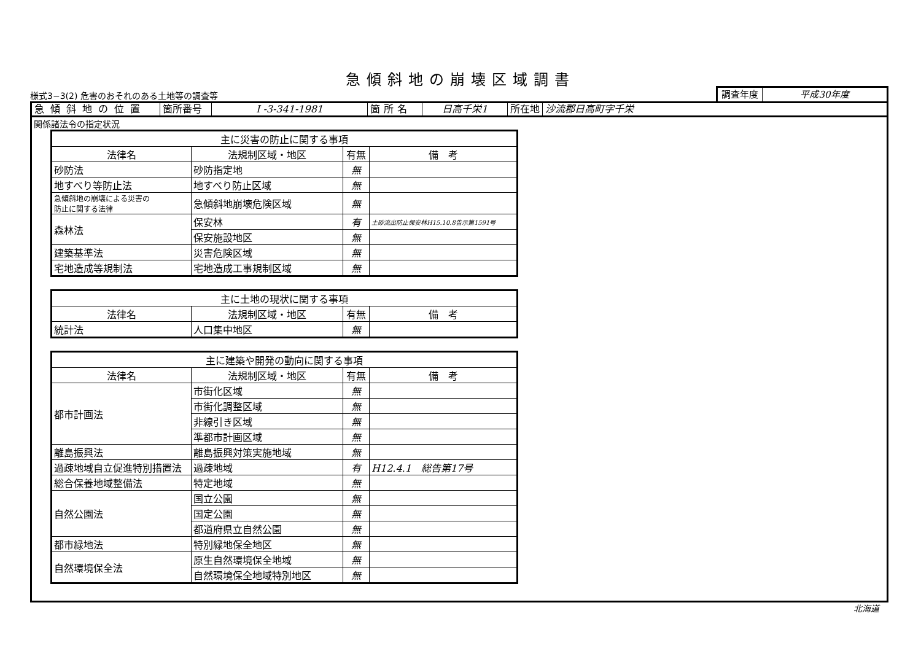急傾斜地の崩壊区域調書
様式3−3(2) 危害のおそれのある土地等の調査等
調査年度 平成30年度
急傾斜地の位置 箇所番号 I -3-341-1981 箇所名 日高千栄1 所在地 沙流郡日高町字千栄
関係諸法令の指定状況
| 主に災害の防止に関する事項 | | | |
| --- | --- | --- | --- |
| 法律名 | 法規制区域・地区 | 有無 | 備 考 |
| 砂防法 | 砂防指定地 | 無 | |
| 地すべり等防止法 | 地すべり防止区域 | 無 | |
| 急傾斜地の崩壊による災害の 防止に関する法律 | 急傾斜地崩壊危険区域 | 無 | |
| 森林法 | 保安林 | 有 | 土砂流出防止保安林H15.10.8告示第1591号 |
| | 保安施設地区 | 無 | |
| 建築基準法 | 災害危険区域 | 無 | |
| 宅地造成等規制法 | 宅地造成工事規制区域 | 無 | |
| 主に土地の現状に関する事項 | | | |
| --- | --- | --- | --- |
| 法律名 | 法規制区域・地区 | 有無 | 備 考 |
| 統計法 | 人口集中地区 | 無 | |
| 主に建築や開発の動向に関する事項 | | | |
| --- | --- | --- | --- |
| 法律名 | 法規制区域・地区 | 有無 | 備 考 |
| 都市計画法 | 市街化区域 | 無 | |
| | 市街化調整区域 | 無 | |
| | 非線引き区域 | 無 | |
| | 準都市計画区域 | 無 | |
| 離島振興法 | 離島振興対策実施地域 | 無 | |
| 過疎地域自立促進特別措置法 | 過疎地域 | 有 | H12.4.1 総告第17号 |
| 総合保養地域整備法 | 特定地域 | 無 | |
| 自然公園法 | 国立公園 | 無 | |
| | 国定公園 | 無 | |
| | 都道府県立自然公園 | 無 | |
| 都市緑地法 | 特別緑地保全地区 | 無 | |
| 自然環境保全法 | 原生自然環境保全地域 | 無 | |
| | 自然環境保全地域特別地区 | 無 | |
北海道